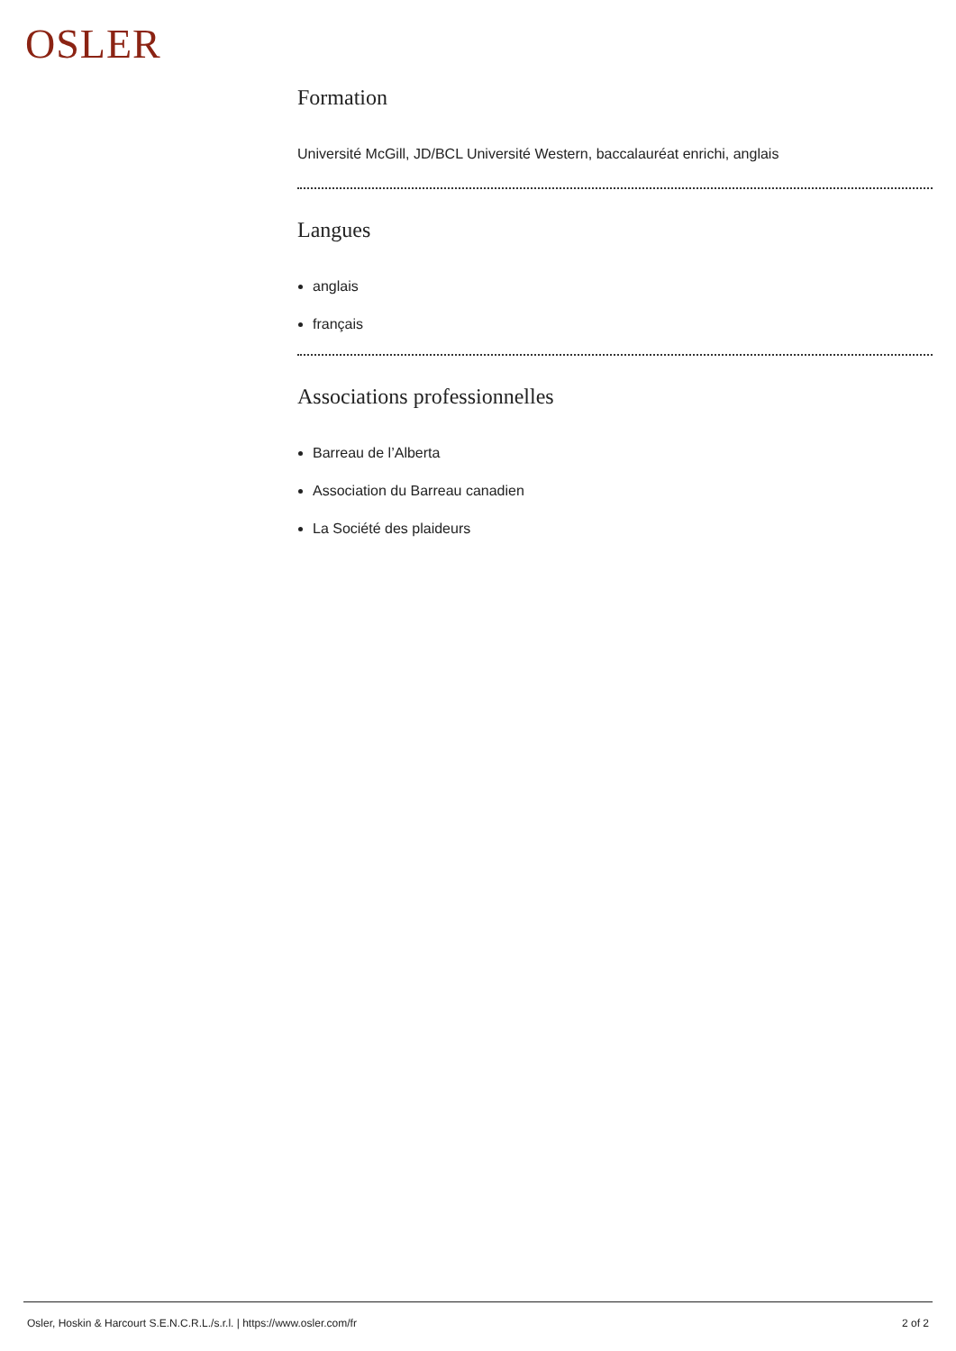OSLER
Formation
Université McGill, JD/BCL Université Western, baccalauréat enrichi, anglais
Langues
anglais
français
Associations professionnelles
Barreau de l’Alberta
Association du Barreau canadien
La Société des plaideurs
Osler, Hoskin & Harcourt S.E.N.C.R.L./s.r.l. | https://www.osler.com/fr 2 of 2